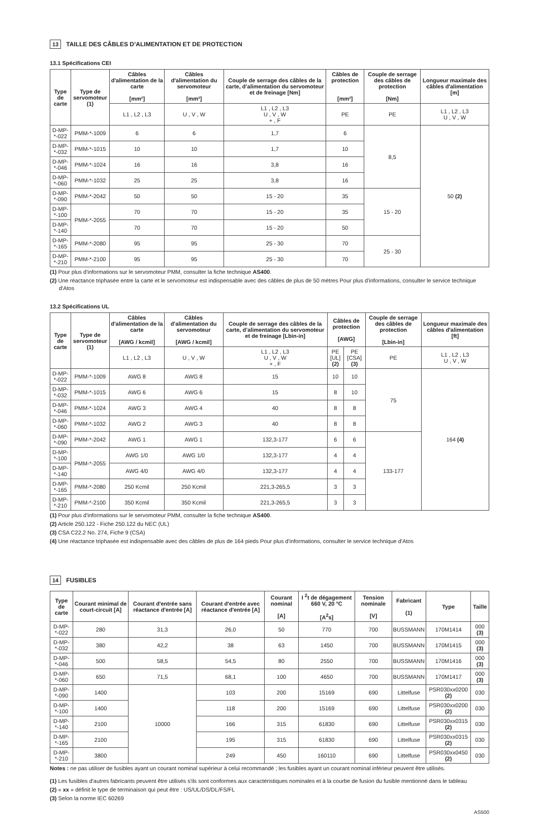13 TAILLE DES CÂBLES D’ALIMENTATION ET DE PROTECTION
13.1 Spécifications CEI
| Type de carte | Type de servomoteur (1) | Câbles d'alimentation de la carte [mm²] | Câbles d'alimentation du servomoteur [mm²] | Couple de serrage des câbles de la carte, d’alimentation du servomoteur et de freinage [Nm] | Câbles de protection [mm²] | Couple de serrage des câbles de protection [Nm] | Longueur maximale des câbles d'alimentation [m] |
| --- | --- | --- | --- | --- | --- | --- | --- |
| | | L1 , L2 , L3 | U , V , W | L1 , L2 , L3 U , V , W + , F | PE | PE | L1 , L2 , L3 U , V , W |
| D-MP-*-022 | PMM-*-1009 | 6 | 6 | 1,7 | 6 | 8,5 | 50 (2) |
| D-MP-*-032 | PMM-*-1015 | 10 | 10 | 1,7 | 10 | | |
| D-MP-*-046 | PMM-*-1024 | 16 | 16 | 3,8 | 16 | | |
| D-MP-*-060 | PMM-*-1032 | 25 | 25 | 3,8 | 16 | | |
| D-MP-*-090 | PMM-*-2042 | 50 | 50 | 15 - 20 | 35 | 15 - 20 | |
| D-MP-*-100 | PMM-*-2055 | 70 | 70 | 15 - 20 | 35 | | |
| D-MP-*-140 | | 70 | 70 | 15 - 20 | 50 | | |
| D-MP-*-165 | PMM-*-2080 | 95 | 95 | 25 - 30 | 70 | 25 - 30 | |
| D-MP-*-210 | PMM-*-2100 | 95 | 95 | 25 - 30 | 70 | | |
(1) Pour plus d'informations sur le servomoteur PMM, consulter la fiche technique AS400.
(2) Une réactance triphasée entre la carte et le servomoteur est indispensable avec des câbles de plus de 50 mètres Pour plus d'informations, consulter le service technique d'Atos
13.2 Spécifications UL
| Type de carte | Type de servomoteur (1) | Câbles d'alimentation de la carte [AWG / kcmil] | Câbles d'alimentation du servomoteur [AWG / kcmil] | Couple de serrage des câbles de la carte, d’alimentation du servomoteur et de freinage [Lbin-in] | Câbles de protection [AWG] | | Couple de serrage des câbles de protection [Lbin-in] | Longueur maximale des câbles d'alimentation [ft] |
| --- | --- | --- | --- | --- | --- | --- | --- | --- |
| | | L1 , L2 , L3 | U , V , W | L1 , L2 , L3 U , V , W + , F | PE [UL] (2) | PE [CSA] (3) | PE | L1 , L2 , L3 U , V , W |
| D-MP-*-022 | PMM-*-1009 | AWG 8 | AWG 8 | 15 | 10 | 10 | 75 | 164 (4) |
| D-MP-*-032 | PMM-*-1015 | AWG 6 | AWG 6 | 15 | 8 | 10 | | |
| D-MP-*-046 | PMM-*-1024 | AWG 3 | AWG 4 | 40 | 8 | 8 | | |
| D-MP-*-060 | PMM-*-1032 | AWG 2 | AWG 3 | 40 | 8 | 8 | | |
| D-MP-*-090 | PMM-*-2042 | AWG 1 | AWG 1 | 132,3-177 | 6 | 6 | 133-177 | |
| D-MP-*-100 | PMM-*-2055 | AWG 1/0 | AWG 1/0 | 132,3-177 | 4 | 4 | | |
| D-MP-*-140 | | AWG 4/0 | AWG 4/0 | 132,3-177 | 4 | 4 | | |
| D-MP-*-165 | PMM-*-2080 | 250 Kcmil | 250 Kcmil | 221,3-265,5 | 3 | 3 | | |
| D-MP-*-210 | PMM-*-2100 | 350 Kcmil | 350 Kcmil | 221,3-265,5 | 3 | 3 | | |
(1) Pour plus d'informations sur le servomoteur PMM, consulter la fiche technique AS400.
(2) Article 250.122 - Fiche 250.122 du NEC (UL)
(3) CSA C22.2 No. 274, Fiche 9 (CSA)
(4) Une réactance triphasée est indispensable avec des câbles de plus de 164 pieds Pour plus d'informations, consulter le service technique d'Atos
14 FUSIBLES
| Type de carte | Courant minimal de court-circuit [A] | Courant d'entrée sans réactance d'entrée [A] | Courant d'entrée avec réactance d'entrée [A] | Courant nominal [A] | I <sup>2</sup>t de dégagement 660 V, 20 °C [A<sup>2</sup>s] | Tension nominale [V] | Fabricant (1) | Type | Taille |
| --- | --- | --- | --- | --- | --- | --- | --- | --- | --- |
| D-MP-*-022 | 280 | 31,3 | 26,0 | 50 | 770 | 700 | BUSSMANN | 170M1414 | 000 (3) |
| D-MP-*-032 | 380 | 42,2 | 38 | 63 | 1450 | 700 | BUSSMANN | 170M1415 | 000 (3) |
| D-MP-*-046 | 500 | 58,5 | 54,5 | 80 | 2550 | 700 | BUSSMANN | 170M1416 | 000 (3) |
| D-MP-*-060 | 650 | 71,5 | 68,1 | 100 | 4650 | 700 | BUSSMANN | 170M1417 | 000 (3) |
| D-MP-*-090 | 1400 | 10000 | 103 | 200 | 15169 | 690 | Littelfuse | PSR030xx0200 (2) | 030 |
| D-MP-*-100 | 1400 | | 118 | 200 | 15169 | 690 | Littelfuse | PSR030xx0200 (2) | 030 |
| D-MP-*-140 | 2100 | | 166 | 315 | 61830 | 690 | Littelfuse | PSR030xx0315 (2) | 030 |
| D-MP-*-165 | 2100 | | 195 | 315 | 61830 | 690 | Littelfuse | PSR030xx0315 (2) | 030 |
| D-MP-*-210 | 3800 | | 249 | 450 | 160110 | 690 | Littelfuse | PSR030xx0450 (2) | 030 |
Notes : ne pas utiliser de fusibles ayant un courant nominal supérieur à celui recommandé ; les fusibles ayant un courant nominal inférieur peuvent être utilisés.
(1) Les fusibles d'autres fabricants peuvent être utilisés s'ils sont conformes aux caractéristiques nominales et à la courbe de fusion du fusible mentionné dans le tableau
(2) « xx » définit le type de terminaison qui peut être : US/UL/DS/DL/FS/FL
(3) Selon la norme IEC 60269
AS500